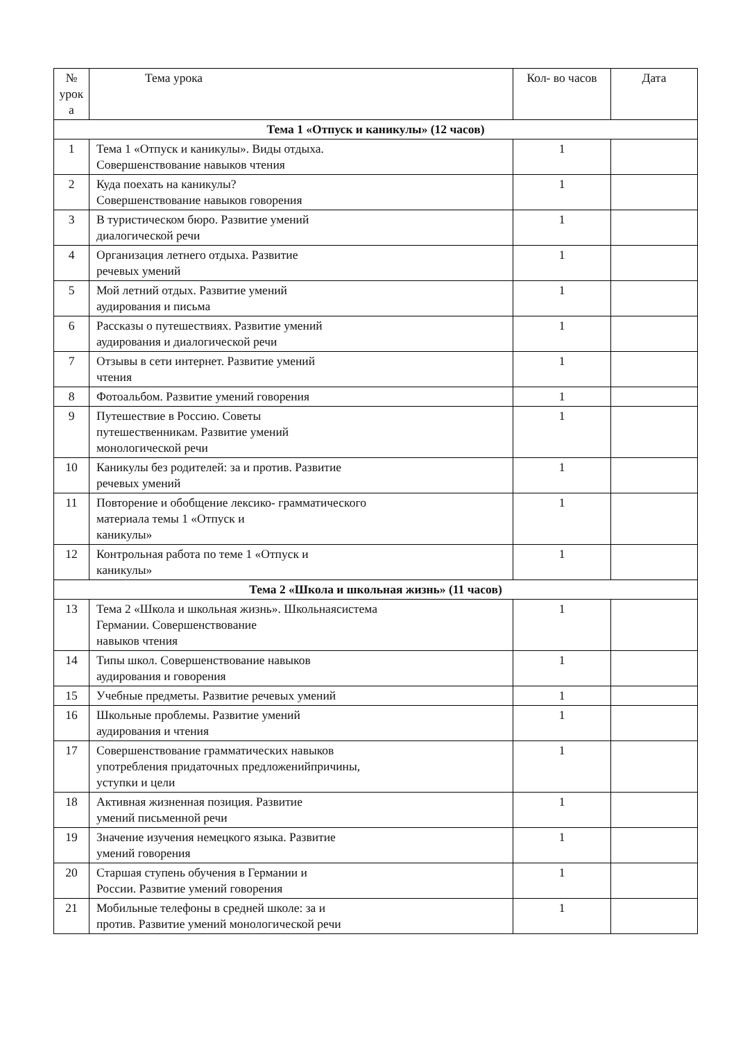| № урок а | Тема урока | Кол- во часов | Дата |
| --- | --- | --- | --- |
| Тема 1 «Отпуск и каникулы» (12 часов) | | | |
| 1 | Тема 1 «Отпуск и каникулы». Виды отдыха. Совершенствование навыков чтения | 1 | |
| 2 | Куда поехать на каникулы? Совершенствование навыков говорения | 1 | |
| 3 | В туристическом бюро. Развитие умений диалогической речи | 1 | |
| 4 | Организация летнего отдыха. Развитие речевых умений | 1 | |
| 5 | Мой летний отдых. Развитие умений аудирования и письма | 1 | |
| 6 | Рассказы о путешествиях. Развитие умений аудирования и диалогической речи | 1 | |
| 7 | Отзывы в сети интернет. Развитие умений чтения | 1 | |
| 8 | Фотоальбом. Развитие умений говорения | 1 | |
| 9 | Путешествие в Россию. Советы путешественникам. Развитие умений монологической речи | 1 | |
| 10 | Каникулы без родителей: за и против. Развитие речевых умений | 1 | |
| 11 | Повторение и обобщение лексико- грамматического материала темы 1 «Отпуск и каникулы» | 1 | |
| 12 | Контрольная работа по теме 1 «Отпуск и каникулы» | 1 | |
| Тема 2 «Школа и школьная жизнь» (11 часов) | | | |
| 13 | Тема 2 «Школа и школьная жизнь». Школьнаясистема Германии. Совершенствование навыков чтения | 1 | |
| 14 | Типы школ. Совершенствование навыков аудирования и говорения | 1 | |
| 15 | Учебные предметы. Развитие речевых умений | 1 | |
| 16 | Школьные проблемы. Развитие умений аудирования и чтения | 1 | |
| 17 | Совершенствование грамматических навыков употребления придаточных предложенийпричины, уступки и цели | 1 | |
| 18 | Активная жизненная позиция. Развитие умений письменной речи | 1 | |
| 19 | Значение изучения немецкого языка. Развитие умений говорения | 1 | |
| 20 | Старшая ступень обучения в Германии и России. Развитие умений говорения | 1 | |
| 21 | Мобильные телефоны в средней школе: за и против. Развитие умений монологической речи | 1 | |